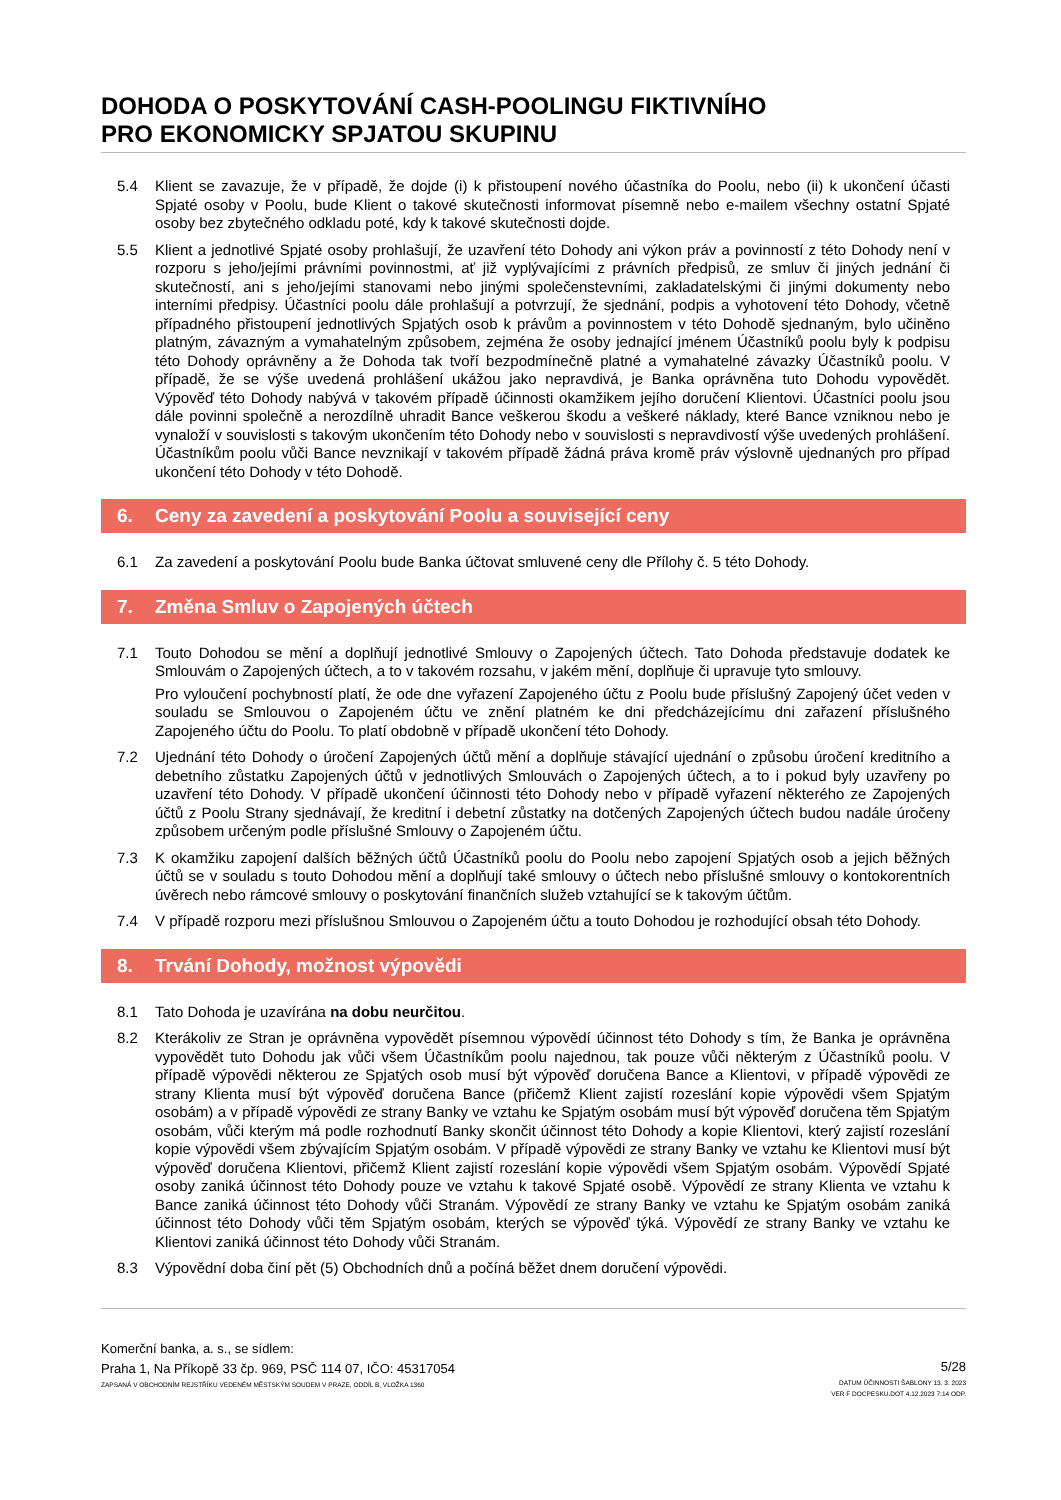DOHODA O POSKYTOVÁNÍ CASH-POOLINGU FIKTIVNÍHO
PRO EKONOMICKY SPJATOU SKUPINU
5.4 Klient se zavazuje, že v případě, že dojde (i) k přistoupení nového účastníka do Poolu, nebo (ii) k ukončení účasti Spjaté osoby v Poolu, bude Klient o takové skutečnosti informovat písemně nebo e-mailem všechny ostatní Spjaté osoby bez zbytečného odkladu poté, kdy k takové skutečnosti dojde.
5.5 Klient a jednotlivé Spjaté osoby prohlašují, že uzavření této Dohody ani výkon práv a povinností z této Dohody není v rozporu s jeho/jejími právními povinnostmi, ať již vyplývajícími z právních předpisů, ze smluv či jiných jednání či skutečností, ani s jeho/jejími stanovami nebo jinými společenstevními, zakladatelskými či jinými dokumenty nebo interními předpisy. Účastníci poolu dále prohlašují a potvrzují, že sjednání, podpis a vyhotovení této Dohody, včetně případného přistoupení jednotlivých Spjatých osob k právům a povinnostem v této Dohodě sjednaným, bylo učiněno platným, závazným a vymahatelným způsobem, zejména že osoby jednající jménem Účastníků poolu byly k podpisu této Dohody oprávněny a že Dohoda tak tvoří bezpodmínečně platné a vymahatelné závazky Účastníků poolu. V případě, že se výše uvedená prohlášení ukážou jako nepravdivá, je Banka oprávněna tuto Dohodu vypovědět. Výpověď této Dohody nabývá v takovém případě účinnosti okamžikem jejího doručení Klientovi. Účastníci poolu jsou dále povinni společně a nerozdílně uhradit Bance veškerou škodu a veškeré náklady, které Bance vzniknou nebo je vynaloží v souvislosti s takovým ukončením této Dohody nebo v souvislosti s nepravdivostí výše uvedených prohlášení. Účastníkům poolu vůči Bance nevznikají v takovém případě žádná práva kromě práv výslovně ujednaných pro případ ukončení této Dohody v této Dohodě.
6. Ceny za zavedení a poskytování Poolu a související ceny
6.1 Za zavedení a poskytování Poolu bude Banka účtovat smluvené ceny dle Přílohy č. 5 této Dohody.
7. Změna Smluv o Zapojených účtech
7.1 Touto Dohodou se mění a doplňují jednotlivé Smlouvy o Zapojených účtech. Tato Dohoda představuje dodatek ke Smlouvám o Zapojených účtech, a to v takovém rozsahu, v jakém mění, doplňuje či upravuje tyto smlouvy.
Pro vyloučení pochybností platí, že ode dne vyřazení Zapojeného účtu z Poolu bude příslušný Zapojený účet veden v souladu se Smlouvou o Zapojeném účtu ve znění platném ke dni předcházejícímu dni zařazení příslušného Zapojeného účtu do Poolu. To platí obdobně v případě ukončení této Dohody.
7.2 Ujednání této Dohody o úročení Zapojených účtů mění a doplňuje stávající ujednání o způsobu úročení kreditního a debetního zůstatku Zapojených účtů v jednotlivých Smlouvách o Zapojených účtech, a to i pokud byly uzavřeny po uzavření této Dohody. V případě ukončení účinnosti této Dohody nebo v případě vyřazení některého ze Zapojených účtů z Poolu Strany sjednávají, že kreditní i debetní zůstatky na dotčených Zapojených účtech budou nadále úročeny způsobem určeným podle příslušné Smlouvy o Zapojeném účtu.
7.3 K okamžiku zapojení dalších běžných účtů Účastníků poolu do Poolu nebo zapojení Spjatých osob a jejich běžných účtů se v souladu s touto Dohodou mění a doplňují také smlouvy o účtech nebo příslušné smlouvy o kontokorentních úvěrech nebo rámcové smlouvy o poskytování finančních služeb vztahující se k takovým účtům.
7.4 V případě rozporu mezi příslušnou Smlouvou o Zapojeném účtu a touto Dohodou je rozhodující obsah této Dohody.
8. Trvání Dohody, možnost výpovědi
8.1 Tato Dohoda je uzavírána na dobu neurčitou.
8.2 Kterákoliv ze Stran je oprávněna vypovědět písemnou výpovědí účinnost této Dohody s tím, že Banka je oprávněna vypovědět tuto Dohodu jak vůči všem Účastníkům poolu najednou, tak pouze vůči některým z Účastníků poolu. V případě výpovědi některou ze Spjatých osob musí být výpověď doručena Bance a Klientovi, v případě výpovědi ze strany Klienta musí být výpověď doručena Bance (přičemž Klient zajistí rozeslání kopie výpovědi všem Spjatým osobám) a v případě výpovědi ze strany Banky ve vztahu ke Spjatým osobám musí být výpověď doručena těm Spjatým osobám, vůči kterým má podle rozhodnutí Banky skončit účinnost této Dohody a kopie Klientovi, který zajistí rozeslání kopie výpovědi všem zbývajícím Spjatým osobám. V případě výpovědi ze strany Banky ve vztahu ke Klientovi musí být výpověď doručena Klientovi, přičemž Klient zajistí rozeslání kopie výpovědi všem Spjatým osobám. Výpovědí Spjaté osoby zaniká účinnost této Dohody pouze ve vztahu k takové Spjaté osobě. Výpovědí ze strany Klienta ve vztahu k Bance zaniká účinnost této Dohody vůči Stranám. Výpovědí ze strany Banky ve vztahu ke Spjatým osobám zaniká účinnost této Dohody vůči těm Spjatým osobám, kterých se výpověď týká. Výpovědí ze strany Banky ve vztahu ke Klientovi zaniká účinnost této Dohody vůči Stranám.
8.3 Výpovědní doba činí pět (5) Obchodních dnů a počíná běžet dnem doručení výpovědi.
Komerční banka, a. s., se sídlem:
Praha 1, Na Příkopě 33 čp. 969, PSČ 114 07, IČO: 45317054
ZAPSANÁ V OBCHODNÍM REJSTŘÍKU VEDENÉM MĚSTSKÝM SOUDEM V PRAZE, ODDÍL B, VLOŽKA 1360
5/28
DATUM ÚČINNOSTI ŠABLONY 13. 3. 2023
VER F DOCPESKU.DOT 4.12.2023 7:14 ODP.